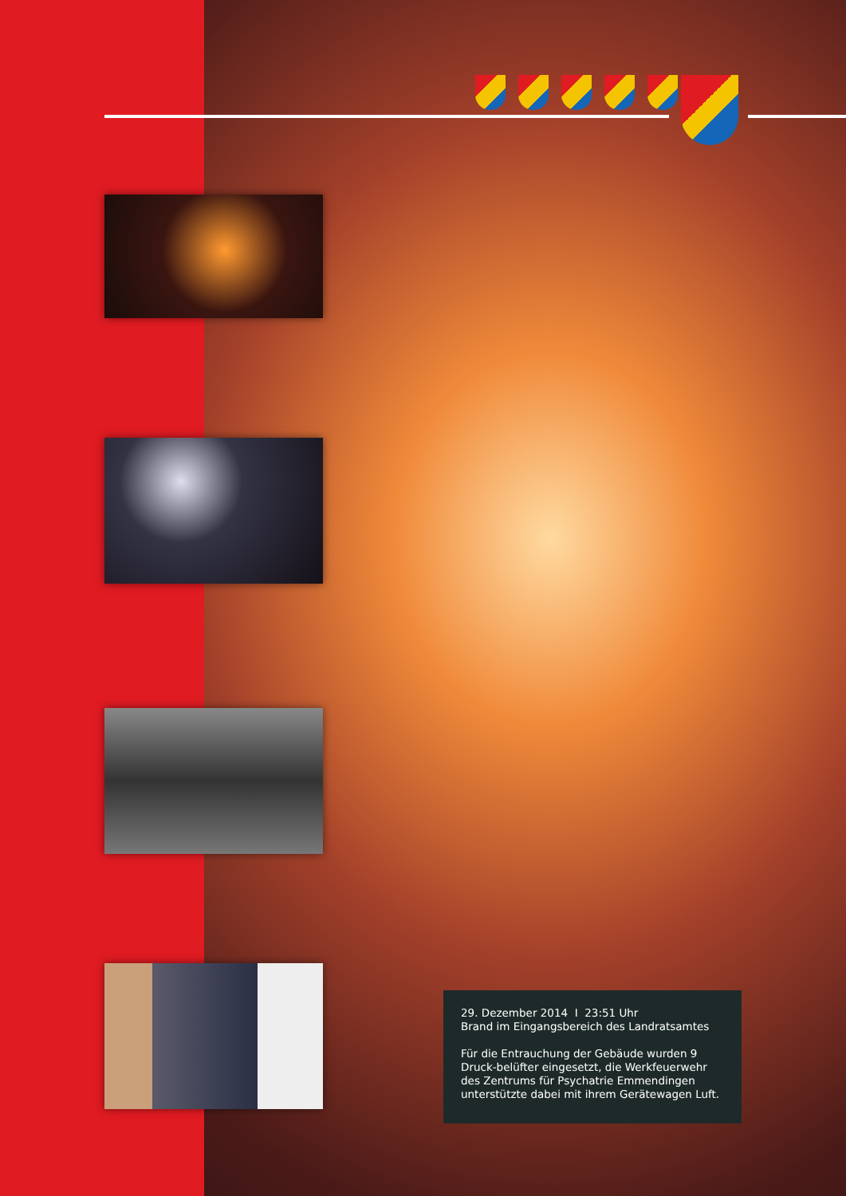29. Dezember 2014 I 23:51 Uhr
Brand im Eingangsbereich des Landratsamtes
Für die Entrauchung der Gebäude wurden 9 Druck-belüfter eingesetzt, die Werkfeuerwehr des Zentrums für Psychatrie Emmendingen unterstützte dabei mit ihrem Gerätewagen Luft.